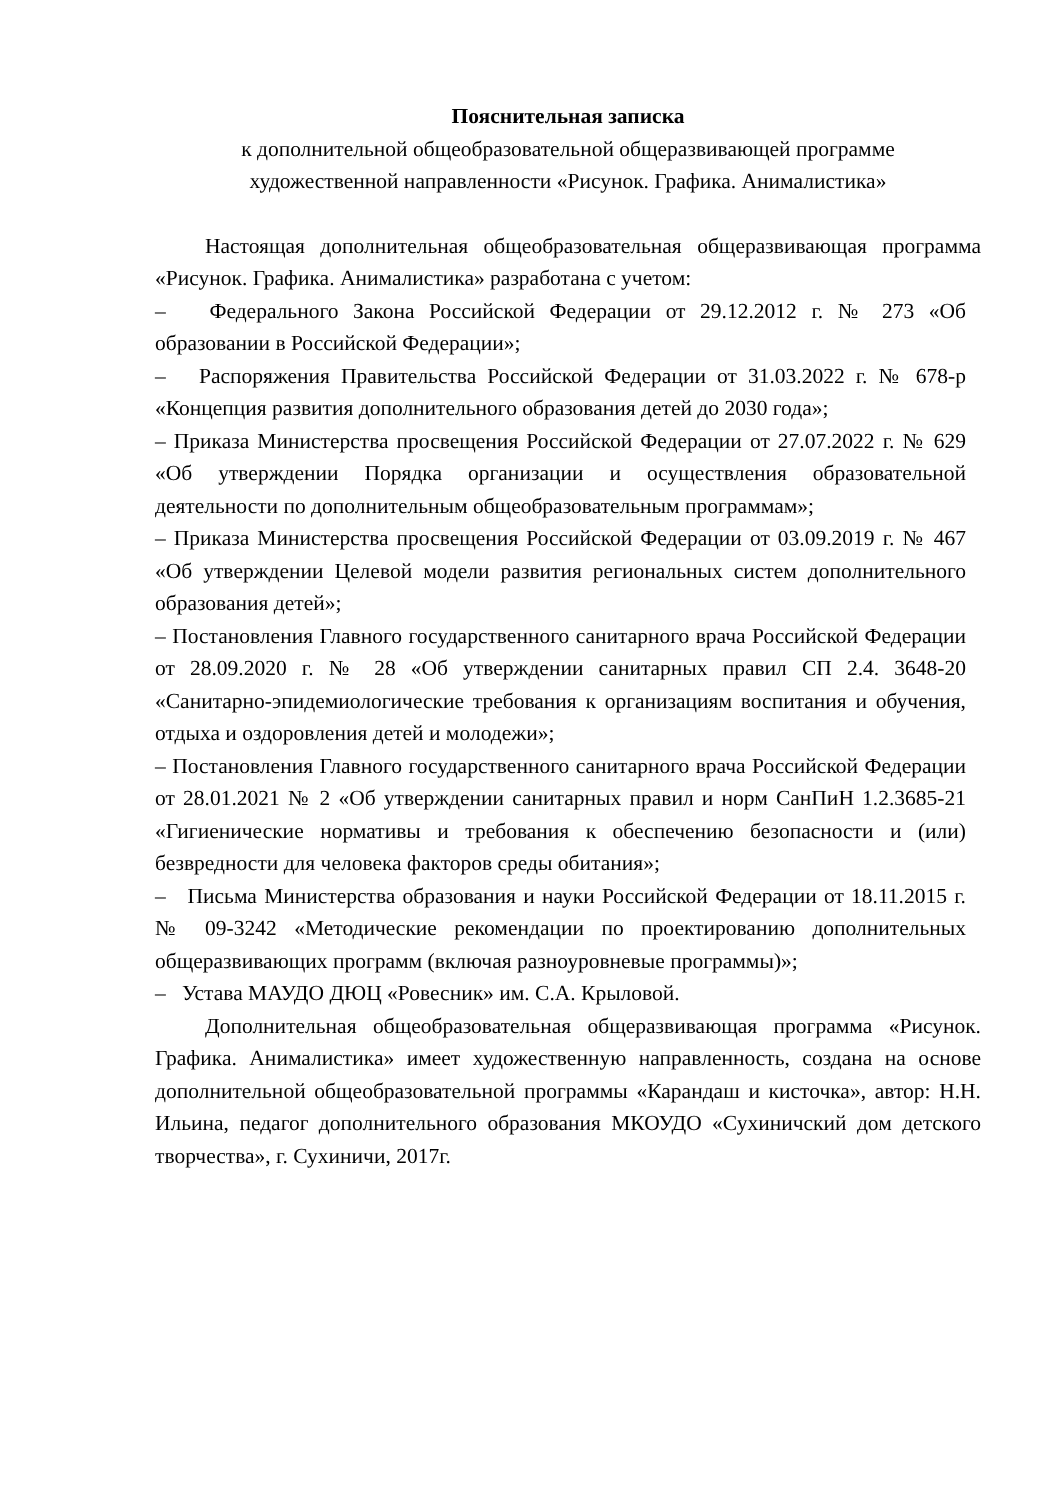Пояснительная записка
к дополнительной общеобразовательной общеразвивающей программе
художественной направленности «Рисунок. Графика. Анималистика»
Настоящая дополнительная общеобразовательная общеразвивающая программа «Рисунок. Графика. Анималистика» разработана с учетом:
– Федерального Закона Российской Федерации от 29.12.2012 г. № 273 «Об образовании в Российской Федерации»;
– Распоряжения Правительства Российской Федерации от 31.03.2022 г. № 678-р «Концепция развития дополнительного образования детей до 2030 года»;
– Приказа Министерства просвещения Российской Федерации от 27.07.2022 г. № 629 «Об утверждении Порядка организации и осуществления образовательной деятельности по дополнительным общеобразовательным программам»;
– Приказа Министерства просвещения Российской Федерации от 03.09.2019 г. № 467 «Об утверждении Целевой модели развития региональных систем дополнительного образования детей»;
– Постановления Главного государственного санитарного врача Российской Федерации от 28.09.2020 г. № 28 «Об утверждении санитарных правил СП 2.4. 3648-20 «Санитарно-эпидемиологические требования к организациям воспитания и обучения, отдыха и оздоровления детей и молодежи»;
– Постановления Главного государственного санитарного врача Российской Федерации от 28.01.2021 № 2 «Об утверждении санитарных правил и норм СанПиН 1.2.3685-21 «Гигиенические нормативы и требования к обеспечению безопасности и (или) безвредности для человека факторов среды обитания»;
– Письма Министерства образования и науки Российской Федерации от 18.11.2015 г. № 09-3242 «Методические рекомендации по проектированию дополнительных общеразвивающих программ (включая разноуровневые программы)»;
– Устава МАУДО ДЮЦ «Ровесник» им. С.А. Крыловой.
Дополнительная общеобразовательная общеразвивающая программа «Рисунок. Графика. Анималистика» имеет художественную направленность, создана на основе дополнительной общеобразовательной программы «Карандаш и кисточка», автор: Н.Н. Ильина, педагог дополнительного образования МКОУДО «Сухиничский дом детского творчества», г. Сухиничи, 2017г.